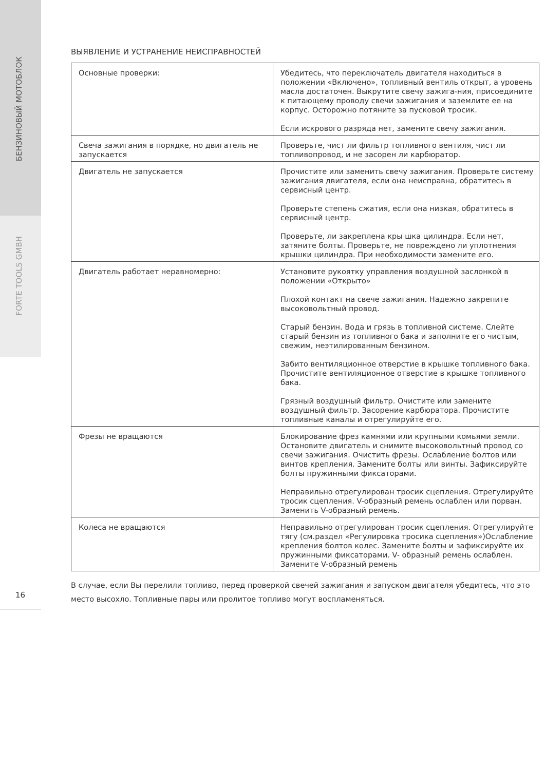БЕНЗИНОВЫЙ МОТОБЛОК
FORTE TOOLS GMBH
ВЫЯВЛЕНИЕ И УСТРАНЕНИЕ НЕИСПРАВНОСТЕЙ
| Основные проверки: | Убедитесь, что переключатель двигателя находиться в положении «Включено», топливный вентиль открыт, а уровень масла достаточен. Выкрутите свечу зажига-ния, присоедините к питающему проводу свечи зажигания и заземлите ее на корпус. Осторожно потяните за пусковой тросик. Если искрового разряда нет, замените свечу зажигания. |
| Свеча зажигания в порядке, но двигатель не запускается | Проверьте, чист ли фильтр топливного вентиля, чист ли топливопровод, и не засорен ли карбюратор. |
| Двигатель не запускается | Прочистите или заменить свечу зажигания. Проверьте систему зажигания двигателя, если она неисправна, обратитесь в сервисный центр. Проверьте степень сжатия, если она низкая, обратитесь в сервисный центр. Проверьте, ли закреплена кры шка цилиндра. Если нет, затяните болты. Проверьте, не повреждено ли уплотнения крышки цилиндра. При необходимости замените его. |
| Двигатель работает неравномерно: | Установите рукоятку управления воздушной заслонкой в положении «Открыто» Плохой контакт на свече зажигания. Надежно закрепите высоковольтный провод. Старый бензин. Вода и грязь в топливной системе. Слейте старый бензин из топливного бака и заполните его чистым, свежим, неэтилированным бензином. Забито вентиляционное отверстие в крышке топливного бака. Прочистите вентиляционное отверстие в крышке топливного бака. Грязный воздушный фильтр. Очистите или замените воздушный фильтр. Засорение карбюратора. Прочистите топливные каналы и отрегулируйте его. |
| Фрезы не вращаются | Блокирование фрез камнями или крупными комьями земли. Остановите двигатель и снимите высоковольтный провод со свечи зажигания. Очистить фрезы. Ослабление болтов или винтов крепления. Замените болты или винты. Зафиксируйте болты пружинными фиксаторами. Неправильно отрегулирован тросик сцепления. Отрегулируйте тросик сцепления. V-образный ремень ослаблен или порван. Заменить V-образный ремень. |
| Колеса не вращаются | Неправильно отрегулирован тросик сцепления. Отрегулируйте тягу (см.раздел «Регулировка тросика сцепления»)Ослабление крепления болтов колес. Замените болты и зафиксируйте их пружинными фиксаторами. V- образный ремень ослаблен. Замените V-образный ремень |
В случае, если Вы перелили топливо, перед проверкой свечей зажигания и запуском двигателя убедитесь, что это место высохло. Топливные пары или пролитое топливо могут воспламеняться.
16